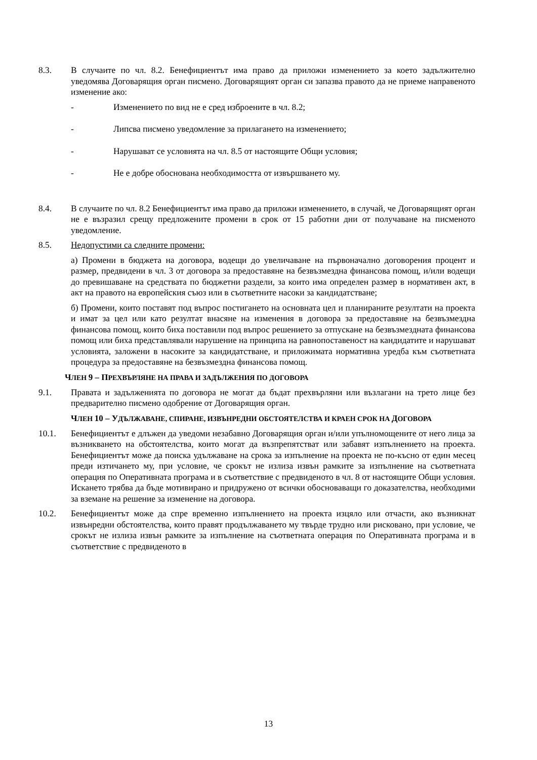8.3. В случаите по чл. 8.2. Бенефициентът има право да приложи изменението за което задължително уведомява Договарящия орган писмено. Договарящият орган си запазва правото да не приеме направеното изменение ако:
- Изменението по вид не е сред изброените в чл. 8.2;
- Липсва писмено уведомление за прилагането на изменението;
- Нарушават се условията на чл. 8.5 от настоящите Общи условия;
- Не е добре обоснована необходимостта от извършването му.
8.4. В случаите по чл. 8.2 Бенефициентът има право да приложи изменението, в случай, че Договарящият орган не е възразил срещу предложените промени в срок от 15 работни дни от получаване на писменото уведомление.
8.5. Недопустими са следните промени:
а) Промени в бюджета на договора, водещи до увеличаване на първоначално договорения процент и размер, предвидени в чл. 3 от договора за предоставяне на безвъзмездна финансова помощ, и/или водещи до превишаване на средствата по бюджетни раздели, за които има определен размер в нормативен акт, в акт на правото на европейския съюз или в съответните насоки за кандидатстване;
б) Промени, които поставят под въпрос постигането на основната цел и планираните резултати на проекта и имат за цел или като резултат внасяне на изменения в договора за предоставяне на безвъзмездна финансова помощ, които биха поставили под въпрос решението за отпускане на безвъзмездната финансова помощ или биха представлявали нарушение на принципа на равнопоставеност на кандидатите и нарушават условията, заложени в насоките за кандидатстване, и приложимата нормативна уредба към съответната процедура за предоставяне на безвъзмездна финансова помощ.
ЧЛЕН 9 – ПРЕХВЪРЛЯНЕ НА ПРАВА И ЗАДЪЛЖЕНИЯ ПО ДОГОВОРА
9.1. Правата и задълженията по договора не могат да бъдат прехвърляни или възлагани на трето лице без предварително писмено одобрение от Договарящия орган.
ЧЛЕН 10 – УДЪЛЖАВАНЕ, СПИРАНЕ, ИЗВЪНРЕДНИ ОБСТОЯТЕЛСТВА И КРАЕН СРОК НА ДОГОВОРА
10.1. Бенефициентът е длъжен да уведоми незабавно Договарящия орган и/или упълномощените от него лица за възникването на обстоятелства, които могат да възпрепятстват или забавят изпълнението на проекта. Бенефициентът може да поиска удължаване на срока за изпълнение на проекта не по-късно от един месец преди изтичането му, при условие, че срокът не излиза извън рамките за изпълнение на съответната операция по Оперативната програма и в съответствие с предвиденото в чл. 8 от настоящите Общи условия. Искането трябва да бъде мотивирано и придружено от всички обосноваващи го доказателства, необходими за вземане на решение за изменение на договора.
10.2. Бенефициентът може да спре временно изпълнението на проекта изцяло или отчасти, ако възникнат извънредни обстоятелства, които правят продължаването му твърде трудно или рисковано, при условие, че срокът не излиза извън рамките за изпълнение на съответната операция по Оперативната програма и в съответствие с предвиденото в
13